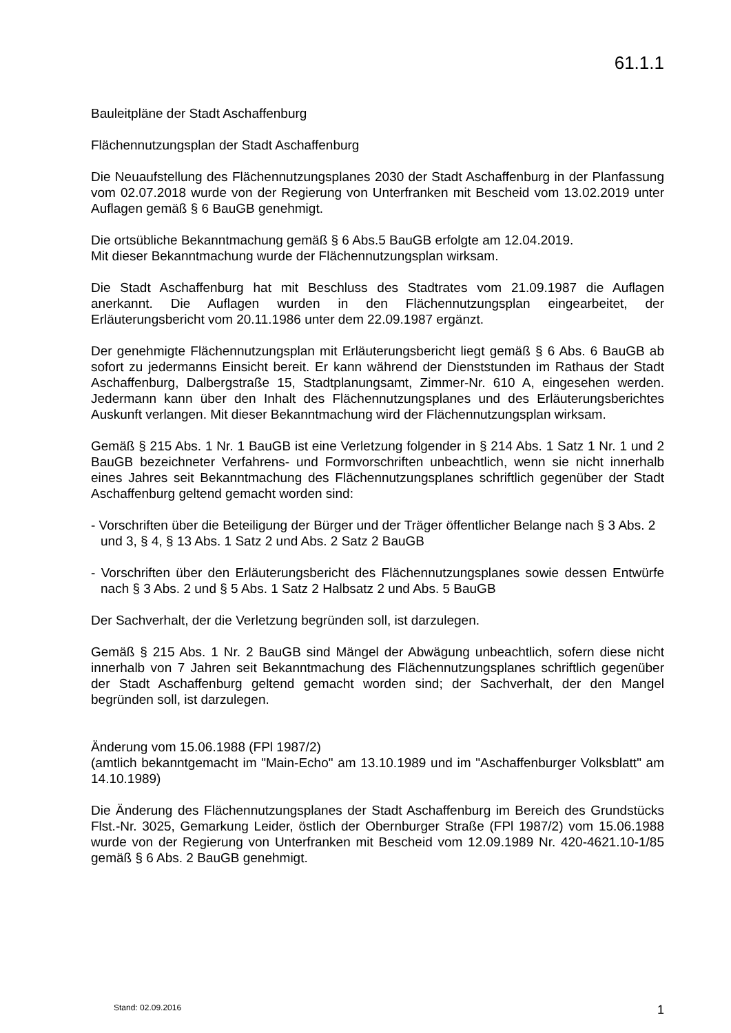61.1.1
Bauleitpläne der Stadt Aschaffenburg
Flächennutzungsplan der Stadt Aschaffenburg
Die Neuaufstellung des Flächennutzungsplanes 2030 der Stadt Aschaffenburg in der Planfassung vom 02.07.2018 wurde von der Regierung von Unterfranken mit Bescheid vom 13.02.2019 unter Auflagen gemäß § 6 BauGB genehmigt.
Die ortsübliche Bekanntmachung gemäß § 6 Abs.5 BauGB erfolgte am 12.04.2019.
Mit dieser Bekanntmachung wurde der Flächennutzungsplan wirksam.
Die Stadt Aschaffenburg hat mit Beschluss des Stadtrates vom 21.09.1987 die Auflagen anerkannt. Die Auflagen wurden in den Flächennutzungsplan eingearbeitet, der Erläuterungsbericht vom 20.11.1986 unter dem 22.09.1987 ergänzt.
Der genehmigte Flächennutzungsplan mit Erläuterungsbericht liegt gemäß § 6 Abs. 6 BauGB ab sofort zu jedermanns Einsicht bereit. Er kann während der Dienststunden im Rathaus der Stadt Aschaffenburg, Dalbergstraße 15, Stadtplanungsamt, Zimmer-Nr. 610 A, eingesehen werden. Jedermann kann über den Inhalt des Flächennutzungsplanes und des Erläuterungsberichtes Auskunft verlangen. Mit dieser Bekanntmachung wird der Flächennutzungsplan wirksam.
Gemäß § 215 Abs. 1 Nr. 1 BauGB ist eine Verletzung folgender in § 214 Abs. 1 Satz 1 Nr. 1 und 2 BauGB bezeichneter Verfahrens- und Formvorschriften unbeachtlich, wenn sie nicht innerhalb eines Jahres seit Bekanntmachung des Flächennutzungsplanes schriftlich gegenüber der Stadt Aschaffenburg geltend gemacht worden sind:
- Vorschriften über die Beteiligung der Bürger und der Träger öffentlicher Belange nach § 3 Abs. 2 und 3, § 4, § 13 Abs. 1 Satz 2 und Abs. 2 Satz 2 BauGB
- Vorschriften über den Erläuterungsbericht des Flächennutzungsplanes sowie dessen Entwürfe nach § 3 Abs. 2 und § 5 Abs. 1 Satz 2 Halbsatz 2 und Abs. 5 BauGB
Der Sachverhalt, der die Verletzung begründen soll, ist darzulegen.
Gemäß § 215 Abs. 1 Nr. 2 BauGB sind Mängel der Abwägung unbeachtlich, sofern diese nicht innerhalb von 7 Jahren seit Bekanntmachung des Flächennutzungsplanes schriftlich gegenüber der Stadt Aschaffenburg geltend gemacht worden sind; der Sachverhalt, der den Mangel begründen soll, ist darzulegen.
Änderung vom 15.06.1988 (FPl 1987/2)
(amtlich bekanntgemacht im "Main-Echo" am 13.10.1989 und im "Aschaffenburger Volksblatt" am 14.10.1989)
Die Änderung des Flächennutzungsplanes der Stadt Aschaffenburg im Bereich des Grundstücks Flst.-Nr. 3025, Gemarkung Leider, östlich der Obernburger Straße (FPl 1987/2) vom 15.06.1988 wurde von der Regierung von Unterfranken mit Bescheid vom 12.09.1989 Nr. 420-4621.10-1/85 gemäß § 6 Abs. 2 BauGB genehmigt.
Stand: 02.09.2016 1